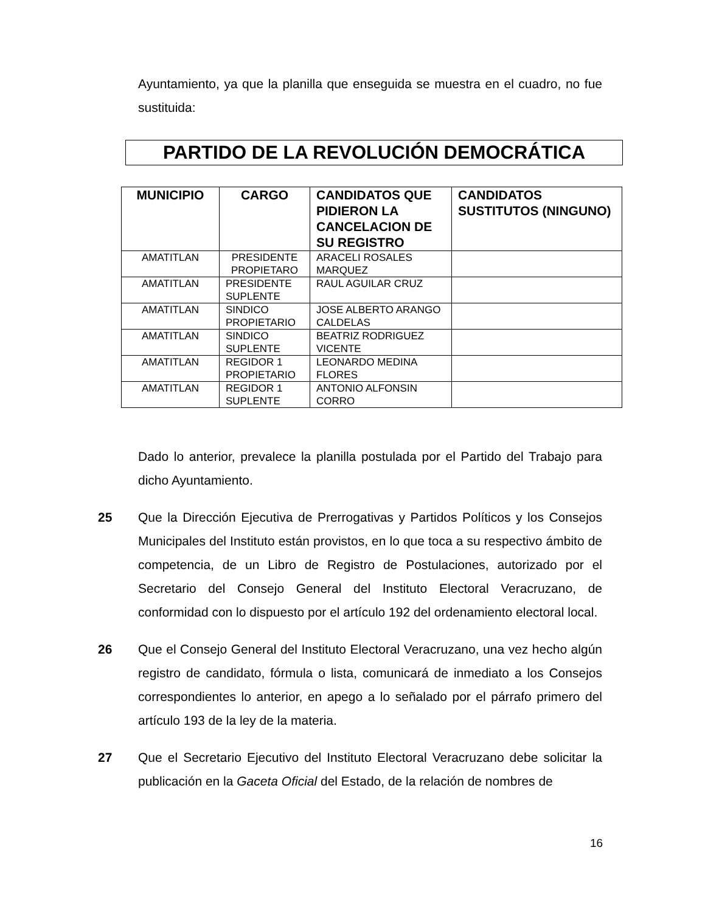Ayuntamiento, ya que la planilla que enseguida se muestra en el cuadro, no fue sustituida:
PARTIDO DE LA REVOLUCIÓN DEMOCRÁTICA
| MUNICIPIO | CARGO | CANDIDATOS QUE PIDIERON LA CANCELACION DE SU REGISTRO | CANDIDATOS SUSTITUTOS (NINGUNO) |
| --- | --- | --- | --- |
| AMATITLAN | PRESIDENTE PROPIETARO | ARACELI ROSALES MARQUEZ | |
| AMATITLAN | PRESIDENTE SUPLENTE | RAUL AGUILAR CRUZ | |
| AMATITLAN | SINDICO PROPIETARIO | JOSE ALBERTO ARANGO CALDELAS | |
| AMATITLAN | SINDICO SUPLENTE | BEATRIZ RODRIGUEZ VICENTE | |
| AMATITLAN | REGIDOR 1 PROPIETARIO | LEONARDO MEDINA FLORES | |
| AMATITLAN | REGIDOR 1 SUPLENTE | ANTONIO ALFONSIN CORRO | |
Dado lo anterior, prevalece la planilla postulada por el Partido del Trabajo para dicho Ayuntamiento.
25 Que la Dirección Ejecutiva de Prerrogativas y Partidos Políticos y los Consejos Municipales del Instituto están provistos, en lo que toca a su respectivo ámbito de competencia, de un Libro de Registro de Postulaciones, autorizado por el Secretario del Consejo General del Instituto Electoral Veracruzano, de conformidad con lo dispuesto por el artículo 192 del ordenamiento electoral local.
26 Que el Consejo General del Instituto Electoral Veracruzano, una vez hecho algún registro de candidato, fórmula o lista, comunicará de inmediato a los Consejos correspondientes lo anterior, en apego a lo señalado por el párrafo primero del artículo 193 de la ley de la materia.
27 Que el Secretario Ejecutivo del Instituto Electoral Veracruzano debe solicitar la publicación en la Gaceta Oficial del Estado, de la relación de nombres de
16